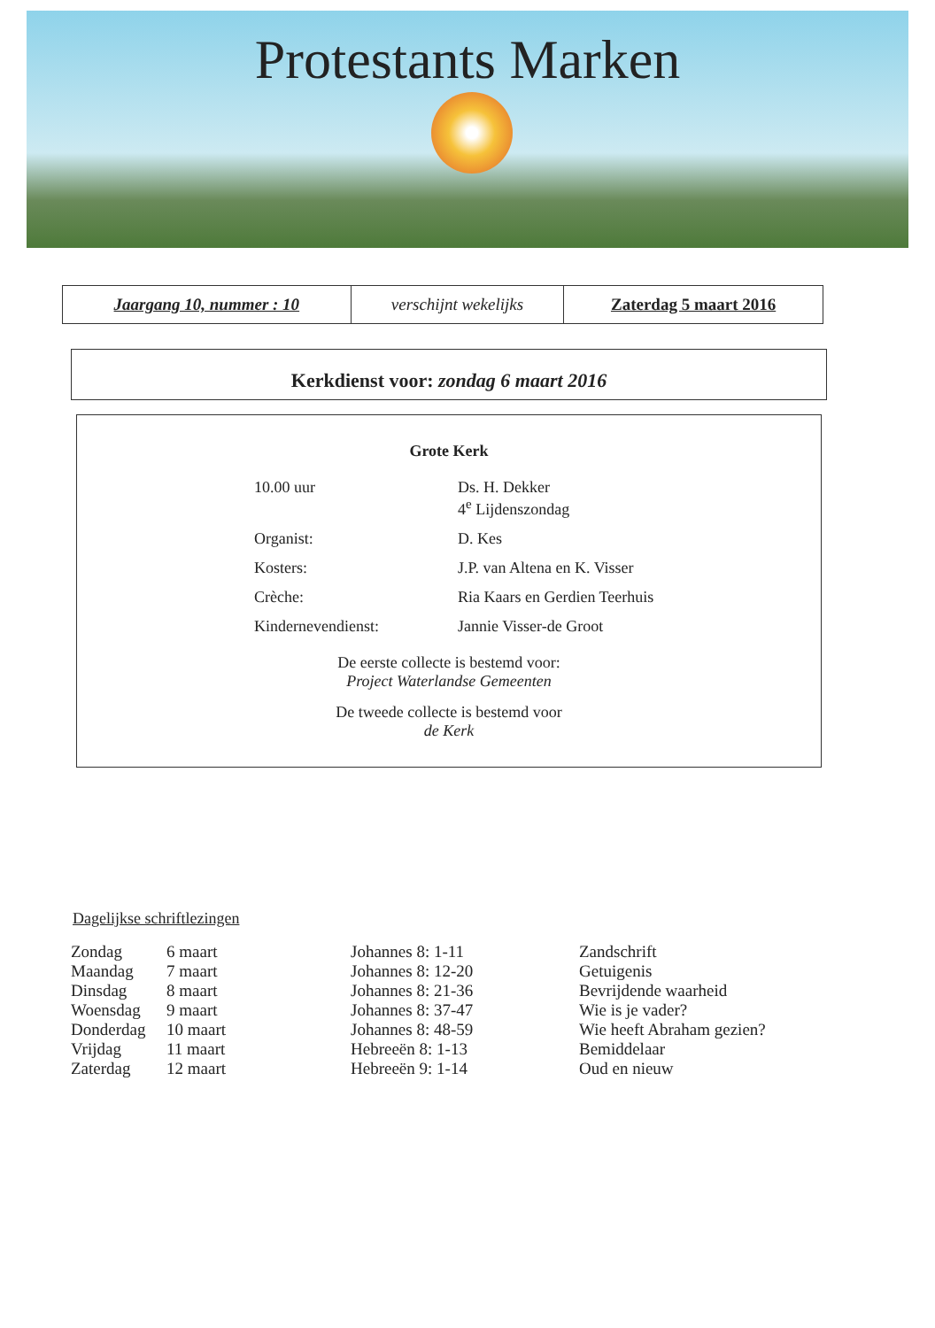Protestants Marken
| Jaargang 10, nummer : 10 | verschijnt wekelijks | Zaterdag 5 maart 2016 |
Kerkdienst voor: zondag 6 maart 2016
Grote Kerk
| 10.00 uur | Ds. H. Dekker 4<sup>e</sup> Lijdenszondag |
| Organist: | D. Kes |
| Kosters: | J.P. van Altena en K. Visser |
| Crèche: | Ria Kaars en Gerdien Teerhuis |
| Kindernevendienst: | Jannie Visser-de Groot |
De eerste collecte is bestemd voor:
Project Waterlandse Gemeenten
De tweede collecte is bestemd voor
de Kerk
Dagelijkse schriftlezingen
| Zondag | 6 maart | Johannes 8: 1-11 | Zandschrift |
| Maandag | 7 maart | Johannes 8: 12-20 | Getuigenis |
| Dinsdag | 8 maart | Johannes 8: 21-36 | Bevrijdende waarheid |
| Woensdag | 9 maart | Johannes 8: 37-47 | Wie is je vader? |
| Donderdag | 10 maart | Johannes 8: 48-59 | Wie heeft Abraham gezien? |
| Vrijdag | 11 maart | Hebreeën 8: 1-13 | Bemiddelaar |
| Zaterdag | 12 maart | Hebreeën 9: 1-14 | Oud en nieuw |